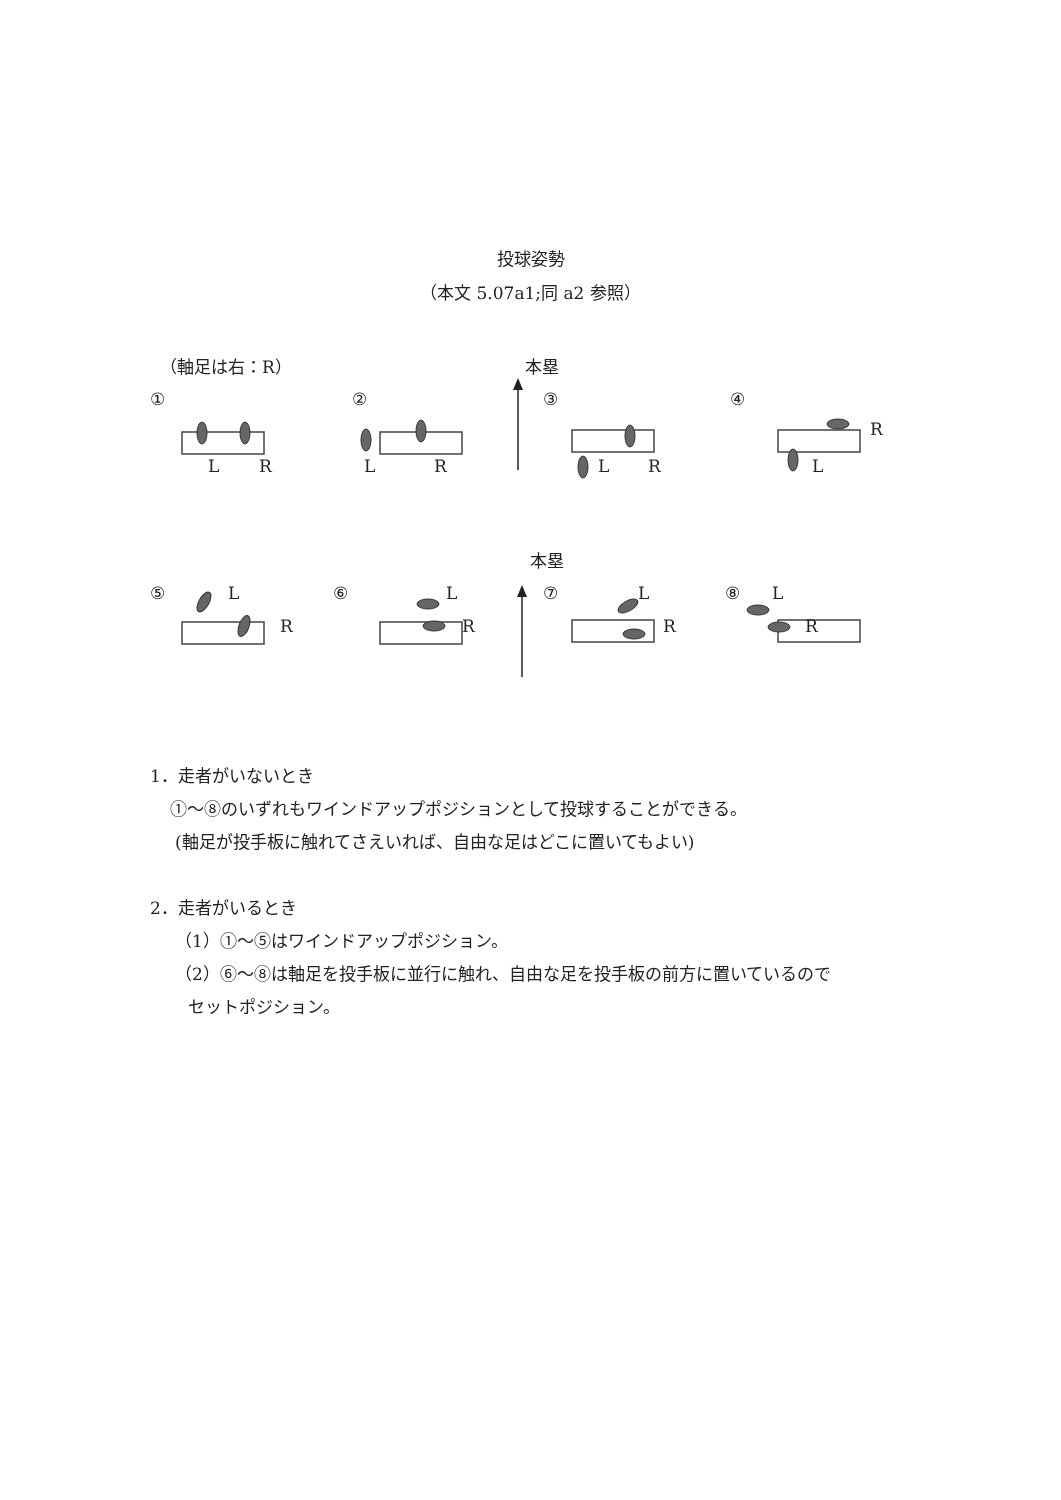投球姿勢
（本文 5.07a1;同 a2 参照）
（軸足は右：R）
本塁
①
②
③
④
L
R
L
R
L
R
R
L
本塁
⑤
⑥
⑦
⑧
L
R
L
R
L
R
L
R
1．走者がいないとき
①〜⑧のいずれもワインドアップポジションとして投球することができる。
(軸足が投手板に触れてさえいれば、自由な足はどこに置いてもよい)
2．走者がいるとき
（1）①〜⑤はワインドアップポジション。
（2）⑥〜⑧は軸足を投手板に並行に触れ、自由な足を投手板の前方に置いているので
セットポジション。